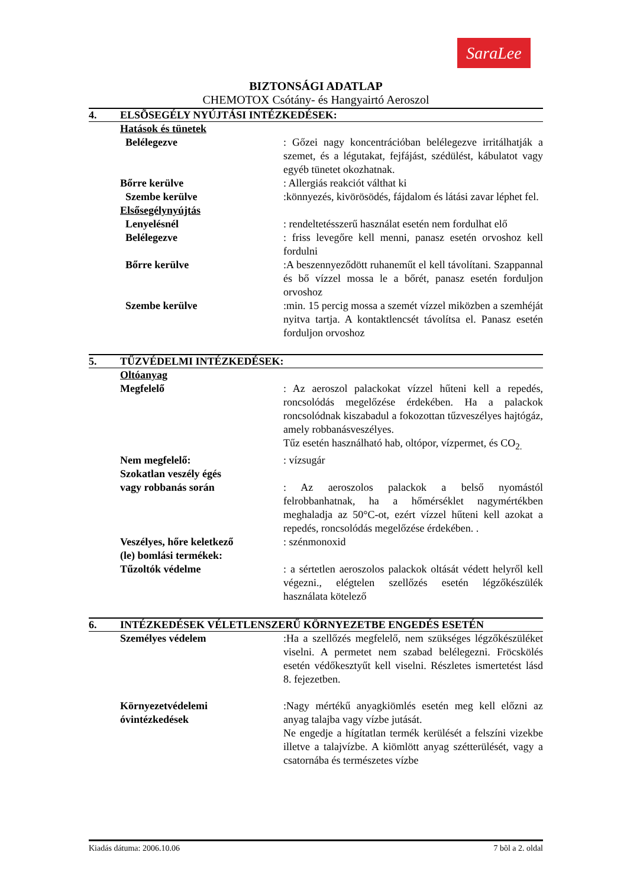SaraLee
BIZTONSÁGI ADATLAP
CHEMOTOX Csótány- és Hangyairtó Aeroszol
4. ELSÕSEGÉLY NYÚJTÁSI INTÉZKEDÉSEK:
Hatások és tünetek
Belélegezve : Gőzei nagy koncentrációban belélegezve irritálhatják a szemet, és a légutakat, fejfájást, szédülést, kábulatot vagy egyéb tünetet okozhatnak.
Bőrre kerülve : Allergiás reakciót válthat ki
Szembe kerülve :könnyezés, kivörösödés, fájdalom és látási zavar léphet fel.
Elsősegélynyújtás
Lenyelésnél : rendeltetésszerű használat esetén nem fordulhat elő
Belélegezve : friss levegőre kell menni, panasz esetén orvoshoz kell fordulni
Bőrre kerülve :A beszennyeződött ruhaneműt el kell távolítani. Szappannal és bő vízzel mossa le a bőrét, panasz esetén forduljon orvoshoz
Szembe kerülve :min. 15 percig mossa a szemét vízzel miközben a szemhéját nyitva tartja. A kontaktlencsét távolítsa el. Panasz esetén forduljon orvoshoz
5. TŰZVÉDELMI INTÉZKEDÉSEK:
Oltóanyag
Megfelelő : Az aeroszol palackokat vízzel hűteni kell a repedés, roncsolódás megelőzése érdekében. Ha a palackok roncsolódnak kiszabadul a fokozottan tűzveszélyes hajtógáz, amely robbanásveszélyes.
Tűz esetén használható hab, oltópor, vízpermet, és CO<sub>2.</sub>
Nem megfelelő: : vízsugár
Szokatlan veszély égés
vagy robbanás során
: Az aeroszolos palackok a belső nyomástól felrobbanhatnak, ha a hőmérséklet nagymértékben meghaladja az 50°C-ot, ezért vízzel hűteni kell azokat a repedés, roncsolódás megelőzése érdekében. .
Veszélyes, hőre keletkező
(le) bomlási termékek:
: szénmonoxid
Tűzoltók védelme : a sértetlen aeroszolos palackok oltását védett helyről kell végezni., elégtelen szellőzés esetén légzőkészülék használata kötelező
6. INTÉZKEDÉSEK VÉLETLENSZERŰ KÖRNYEZETBE ENGEDÉS ESETÉN
Személyes védelem :Ha a szellőzés megfelelő, nem szükséges légzőkészüléket viselni. A permetet nem szabad belélegezni. Fröcskölés esetén védőkesztyűt kell viselni. Részletes ismertetést lásd 8. fejezetben.
Környezetvédelemi
óvintézkedések
:Nagy mértékű anyagkiömlés esetén meg kell előzni az anyag talajba vagy vízbe jutását.
Ne engedje a hígítatlan termék kerülését a felszíni vizekbe illetve a talajvízbe. A kiömlött anyag szétterülését, vagy a csatornába és természetes vízbe
Kiadás dátuma: 2006.10.06 7 bõl a 2. oldal